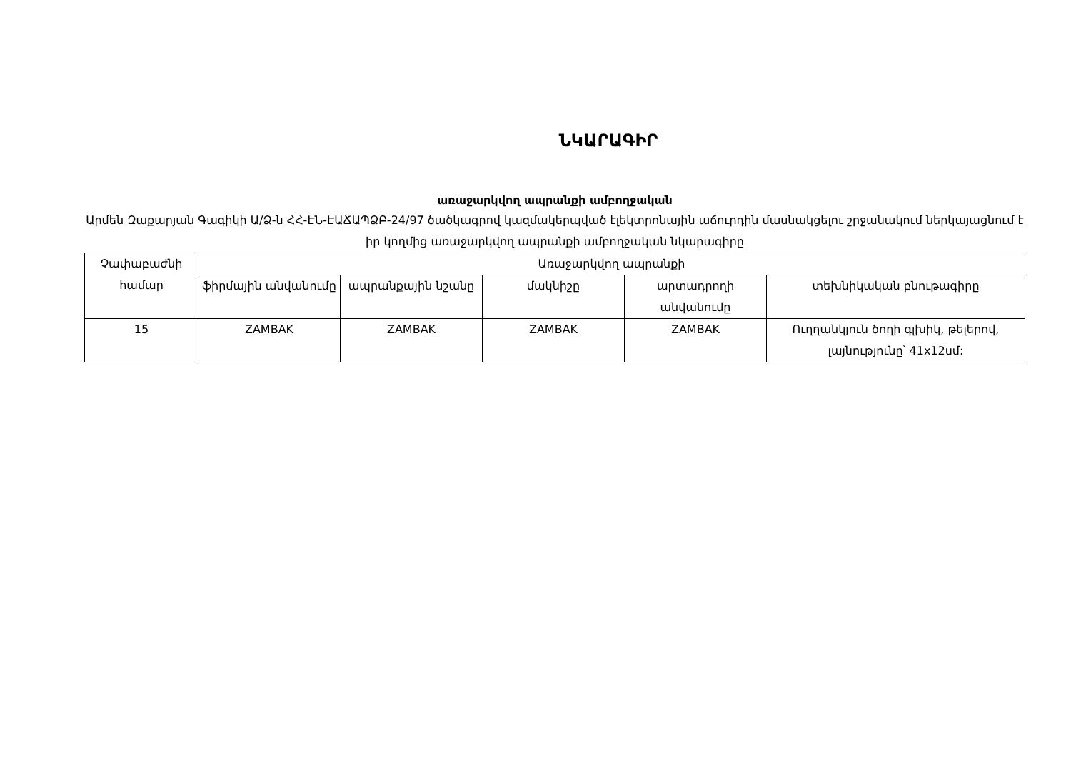ՆԿԱՐԱԳԻՐ
առաջարկվող ապրանքի ամբողջական
Արմեն Զաքարյան Գագիկի Ա/Ձ-ն ՀՀ-ԷՆ-ԷԱՃԱՊՁԲ-24/97 ծածկագրով կազմակերպված էլեկտրոնային աճուրդին մասնակցելու շրջանակում ներկայացնում է իր կողմից առաջարկվող ապրանքի ամբողջական նկարագիրը
| Չափաբաժնի համար | Առաջարկվող ապրանքի | | | | |
| --- | --- | --- | --- | --- | --- |
| | ֆիրմային անվանումը | ապրանքային նշանը | մակնիշը | արտադրողի անվանումը | տեխնիկական բնութագիրը |
| 15 | ZAMBAK | ZAMBAK | ZAMBAK | ZAMBAK | Ուղղանկյուն ծողի գլխիկ, թելերով, լայնությունը՝ 41x12սմ: |